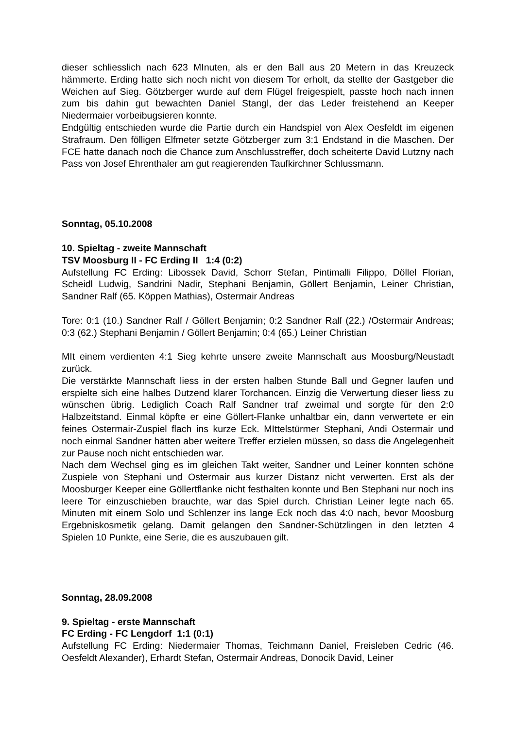dieser schliesslich nach 623 MInuten, als er den Ball aus 20 Metern in das Kreuzeck hämmerte. Erding hatte sich noch nicht von diesem Tor erholt, da stellte der Gastgeber die Weichen auf Sieg. Götzberger wurde auf dem Flügel freigespielt, passte hoch nach innen zum bis dahin gut bewachten Daniel Stangl, der das Leder freistehend an Keeper Niedermaier vorbeibugsieren konnte.
Endgültig entschieden wurde die Partie durch ein Handspiel von Alex Oesfeldt im eigenen Strafraum. Den fölligen Elfmeter setzte Götzberger zum 3:1 Endstand in die Maschen. Der FCE hatte danach noch die Chance zum Anschlusstreffer, doch scheiterte David Lutzny nach Pass von Josef Ehrenthaler am gut reagierenden Taufkirchner Schlussmann.
Sonntag, 05.10.2008
10. Spieltag - zweite Mannschaft
TSV Moosburg II - FC Erding II 1:4 (0:2)
Aufstellung FC Erding: Libossek David, Schorr Stefan, Pintimalli Filippo, Döllel Florian, Scheidl Ludwig, Sandrini Nadir, Stephani Benjamin, Göllert Benjamin, Leiner Christian, Sandner Ralf (65. Köppen Mathias), Ostermair Andreas
Tore: 0:1 (10.) Sandner Ralf / Göllert Benjamin; 0:2 Sandner Ralf (22.) /Ostermair Andreas; 0:3 (62.) Stephani Benjamin / Göllert Benjamin; 0:4 (65.) Leiner Christian
MIt einem verdienten 4:1 Sieg kehrte unsere zweite Mannschaft aus Moosburg/Neustadt zurück.
Die verstärkte Mannschaft liess in der ersten halben Stunde Ball und Gegner laufen und erspielte sich eine halbes Dutzend klarer Torchancen. Einzig die Verwertung dieser liess zu wünschen übrig. Lediglich Coach Ralf Sandner traf zweimal und sorgte für den 2:0 Halbzeitstand. Einmal köpfte er eine Göllert-Flanke unhaltbar ein, dann verwertete er ein feines Ostermair-Zuspiel flach ins kurze Eck. MIttelstürmer Stephani, Andi Ostermair und noch einmal Sandner hätten aber weitere Treffer erzielen müssen, so dass die Angelegenheit zur Pause noch nicht entschieden war.
Nach dem Wechsel ging es im gleichen Takt weiter, Sandner und Leiner konnten schöne Zuspiele von Stephani und Ostermair aus kurzer Distanz nicht verwerten. Erst als der Moosburger Keeper eine Göllertflanke nicht festhalten konnte und Ben Stephani nur noch ins leere Tor einzuschieben brauchte, war das Spiel durch. Christian Leiner legte nach 65. Minuten mit einem Solo und Schlenzer ins lange Eck noch das 4:0 nach, bevor Moosburg Ergebniskosmetik gelang. Damit gelangen den Sandner-Schützlingen in den letzten 4 Spielen 10 Punkte, eine Serie, die es auszubauen gilt.
Sonntag, 28.09.2008
9. Spieltag - erste Mannschaft
FC Erding - FC Lengdorf 1:1 (0:1)
Aufstellung FC Erding: Niedermaier Thomas, Teichmann Daniel, Freisleben Cedric (46. Oesfeldt Alexander), Erhardt Stefan, Ostermair Andreas, Donocik David, Leiner